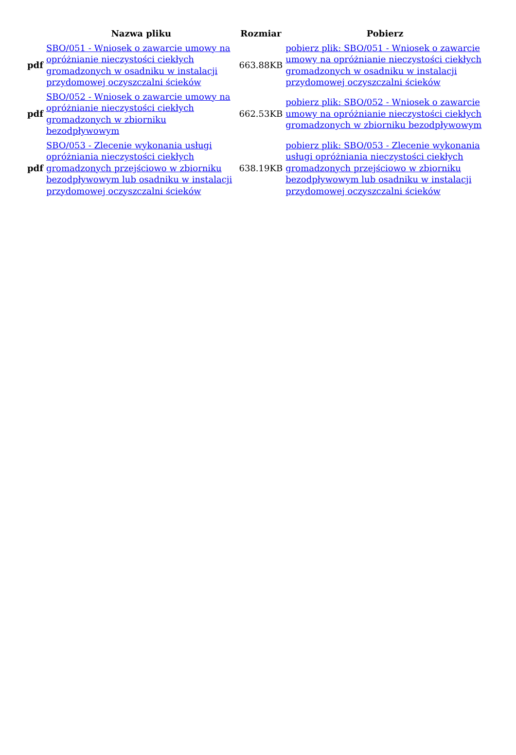| | Nazwa pliku | Rozmiar | Pobierz |
| --- | --- | --- | --- |
| pdf | SBO/051 - Wniosek o zawarcie umowy na opróżnianie nieczystości ciekłych gromadzonych w osadniku w instalacji przydomowej oczyszczalni ścieków | 663.88KB | pobierz plik: SBO/051 - Wniosek o zawarcie umowy na opróżnianie nieczystości ciekłych gromadzonych w osadniku w instalacji przydomowej oczyszczalni ścieków |
| pdf | SBO/052 - Wniosek o zawarcie umowy na opróżnianie nieczystości ciekłych gromadzonych w zbiorniku bezodpływowym | 662.53KB | pobierz plik: SBO/052 - Wniosek o zawarcie umowy na opróżnianie nieczystości ciekłych gromadzonych w zbiorniku bezodpływowym |
| pdf | SBO/053 - Zlecenie wykonania usługi opróżniania nieczystości ciekłych gromadzonych przejściowo w zbiorniku bezodpływowym lub osadniku w instalacji przydomowej oczyszczalni ścieków | 638.19KB | pobierz plik: SBO/053 - Zlecenie wykonania usługi opróżniania nieczystości ciekłych gromadzonych przejściowo w zbiorniku bezodpływowym lub osadniku w instalacji przydomowej oczyszczalni ścieków |